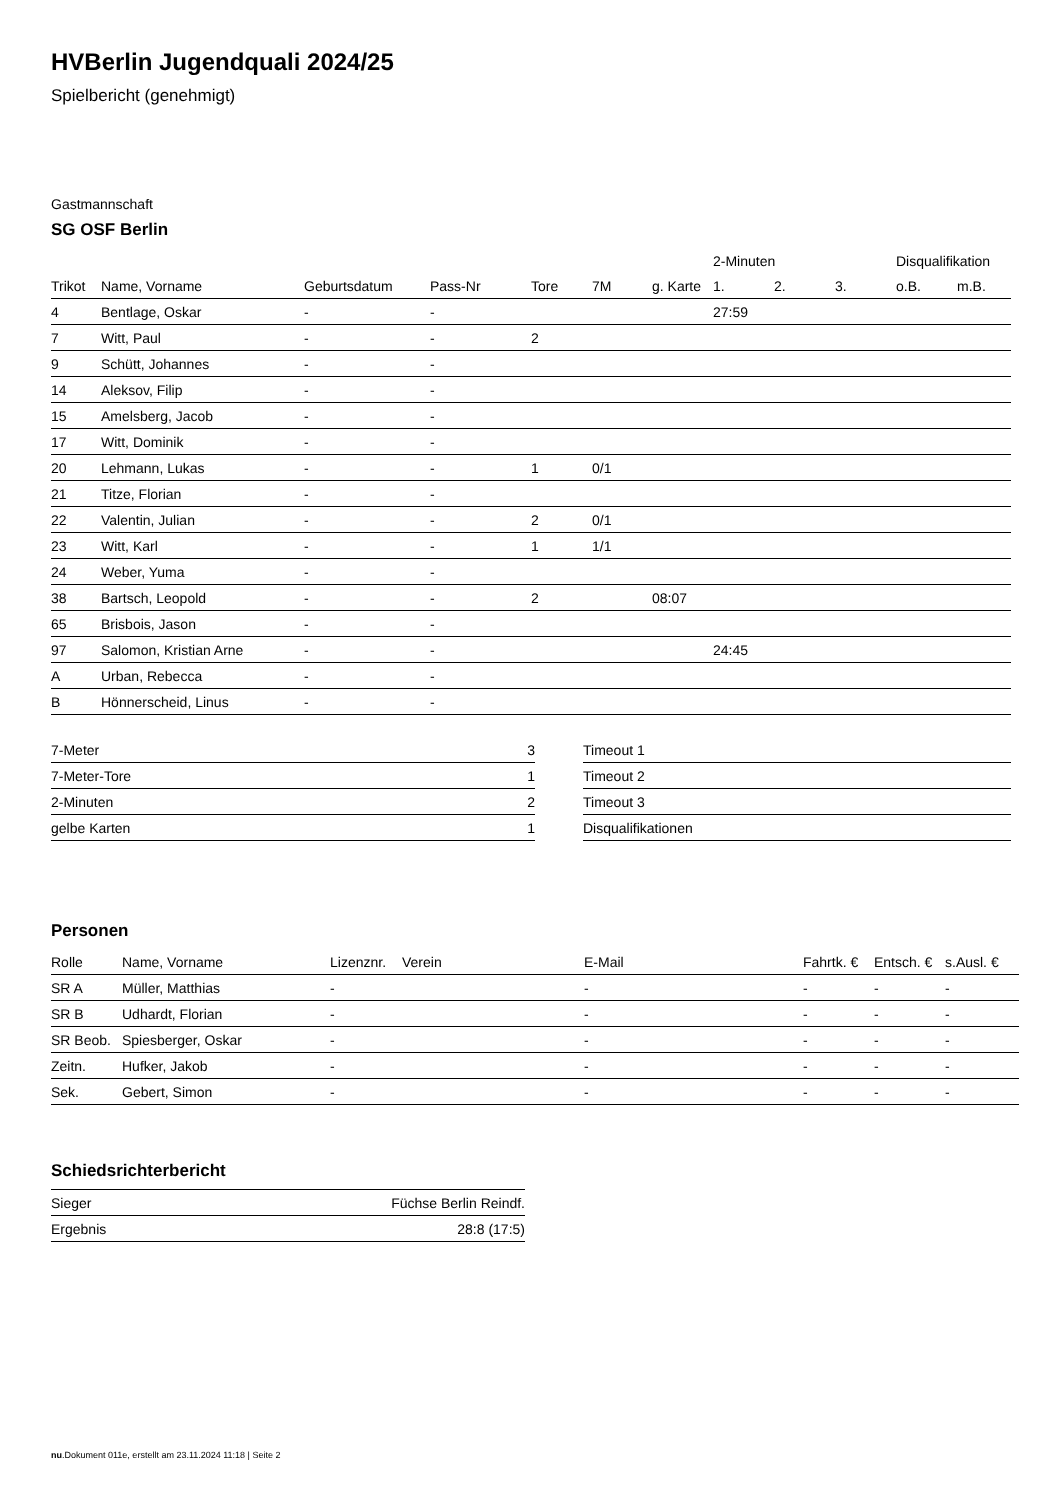HVBerlin Jugendquali 2024/25
Spielbericht (genehmigt)
Gastmannschaft
SG OSF Berlin
| | | | | | | | 2-Minuten | | | Disqualifikation | |
| --- | --- | --- | --- | --- | --- | --- | --- | --- | --- | --- | --- |
| Trikot | Name, Vorname | Geburtsdatum | Pass-Nr | Tore | 7M | g. Karte | 1. | 2. | 3. | o.B. | m.B. |
| 4 | Bentlage, Oskar | - | - | | | | 27:59 | | | | |
| 7 | Witt, Paul | - | - | 2 | | | | | | | |
| 9 | Schütt, Johannes | - | - | | | | | | | | |
| 14 | Aleksov, Filip | - | - | | | | | | | | |
| 15 | Amelsberg, Jacob | - | - | | | | | | | | |
| 17 | Witt, Dominik | - | - | | | | | | | | |
| 20 | Lehmann, Lukas | - | - | 1 | 0/1 | | | | | | |
| 21 | Titze, Florian | - | - | | | | | | | | |
| 22 | Valentin, Julian | - | - | 2 | 0/1 | | | | | | |
| 23 | Witt, Karl | - | - | 1 | 1/1 | | | | | | |
| 24 | Weber, Yuma | - | - | | | | | | | | |
| 38 | Bartsch, Leopold | - | - | 2 | | 08:07 | | | | | |
| 65 | Brisbois, Jason | - | - | | | | | | | | |
| 97 | Salomon, Kristian Arne | - | - | | | | 24:45 | | | | |
| A | Urban, Rebecca | - | - | | | | | | | | |
| B | Hönnerscheid, Linus | - | - | | | | | | | | |
| 7-Meter | 3 |
| 7-Meter-Tore | 1 |
| 2-Minuten | 2 |
| gelbe Karten | 1 |
| Timeout 1 |
| Timeout 2 |
| Timeout 3 |
| Disqualifikationen |
Personen
| Rolle | Name, Vorname | Lizenznr. | Verein | E-Mail | Fahrtk. € | Entsch. € | s.Ausl. € |
| --- | --- | --- | --- | --- | --- | --- | --- |
| SR A | Müller, Matthias | - | | - | - | - | - |
| SR B | Udhardt, Florian | - | | - | - | - | - |
| SR Beob. | Spiesberger, Oskar | - | | - | - | - | - |
| Zeitn. | Hufker, Jakob | - | | - | - | - | - |
| Sek. | Gebert, Simon | - | | - | - | - | - |
Schiedsrichterbericht
| Sieger | Füchse Berlin Reindf. |
| Ergebnis | 28:8 (17:5) |
nu.Dokument 011e, erstellt am 23.11.2024 11:18 | Seite 2